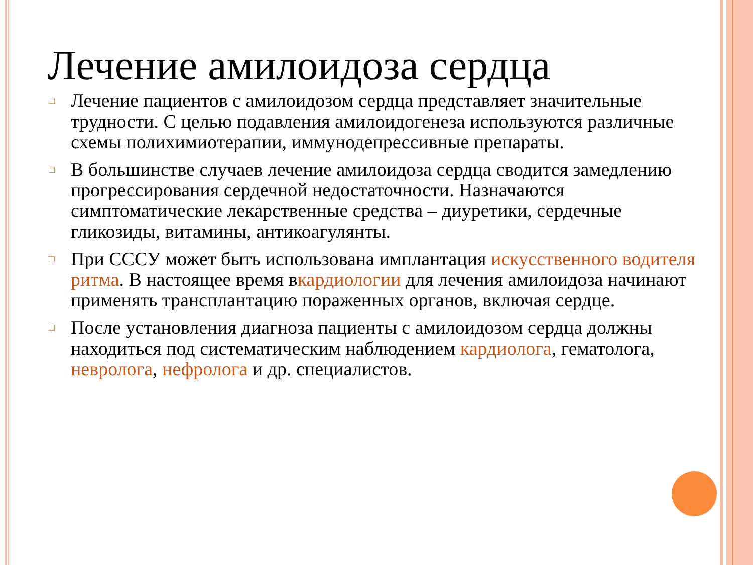Лечение амилоидоза сердца
□ Лечение пациентов с амилоидозом сердца представляет значительные трудности. С целью подавления амилоидогенеза используются различные схемы полихимиотерапии, иммунодепрессивные препараты.
□ В большинстве случаев лечение амилоидоза сердца сводится замедлению прогрессирования сердечной недостаточности. Назначаются симптоматические лекарственные средства – диуретики, сердечные гликозиды, витамины, антикоагулянты.
□ При СССУ может быть использована имплантация искусственного водителя ритма. В настоящее время вкардиологии для лечения амилоидоза начинают применять трансплантацию пораженных органов, включая сердце.
□ После установления диагноза пациенты с амилоидозом сердца должны находиться под систематическим наблюдением кардиолога, гематолога, невролога, нефролога и др. специалистов.